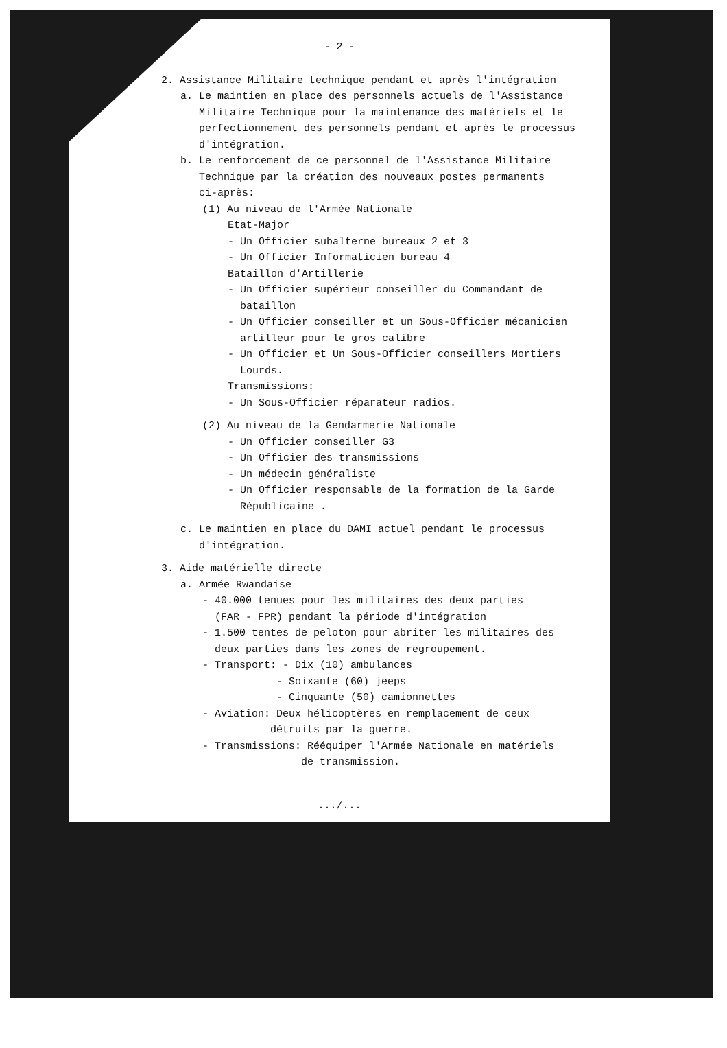- 2 -
2. Assistance Militaire technique pendant et après l'intégration
a. Le maintien en place des personnels actuels de l'Assistance
Militaire Technique pour la maintenance des matériels et le
perfectionnement des personnels pendant et après le processus
d'intégration.
b. Le renforcement de ce personnel de l'Assistance Militaire
Technique par la création des nouveaux postes permanents
ci-après:
(1) Au niveau de l'Armée Nationale
Etat-Major
- Un Officier subalterne bureaux 2 et 3
- Un Officier Informaticien bureau 4
Bataillon d'Artillerie
- Un Officier supérieur conseiller du Commandant de
bataillon
- Un Officier conseiller et un Sous-Officier mécanicien
artilleur pour le gros calibre
- Un Officier et Un Sous-Officier conseillers Mortiers
Lourds.
Transmissions:
- Un Sous-Officier réparateur radios.
(2) Au niveau de la Gendarmerie Nationale
- Un Officier conseiller G3
- Un Officier des transmissions
- Un médecin généraliste
- Un Officier responsable de la formation de la Garde
Républicaine .
c. Le maintien en place du DAMI actuel pendant le processus
d'intégration.
3. Aide matérielle directe
a. Armée Rwandaise
- 40.000 tenues pour les militaires des deux parties
(FAR - FPR) pendant la période d'intégration
- 1.500 tentes de peloton pour abriter les militaires des
deux parties dans les zones de regroupement.
- Transport: - Dix (10) ambulances
- Soixante (60) jeeps
- Cinquante (50) camionnettes
- Aviation: Deux hélicoptères en remplacement de ceux
détruits par la guerre.
- Transmissions: Rééquiper l'Armée Nationale en matériels
de transmission.
.../...